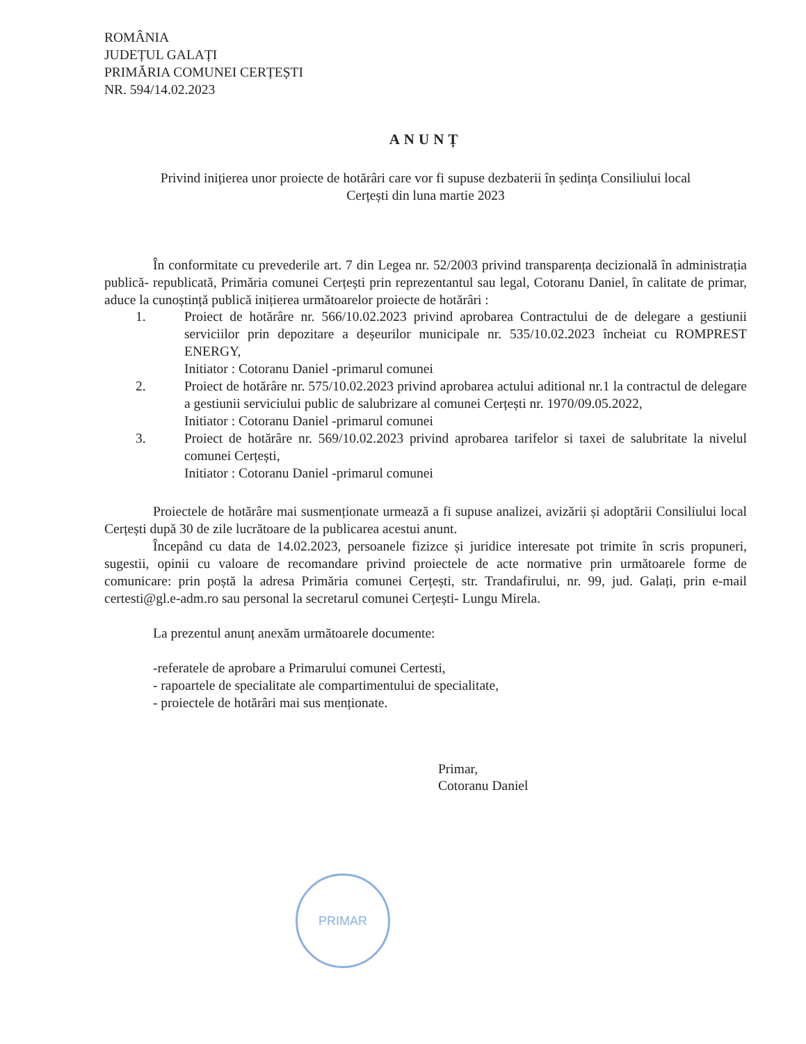ROMÂNIA
JUDEȚUL GALAȚI
PRIMĂRIA COMUNEI CERȚEȘTI
NR. 594/14.02.2023
ANUNȚ
Privind inițierea unor proiecte de hotărâri care vor fi supuse dezbaterii în ședința Consiliului local
Cerțești din luna martie 2023
În conformitate cu prevederile art. 7 din Legea nr. 52/2003 privind transparența decizională în administrația publică- republicată, Primăria comunei Cerțești prin reprezentantul sau legal, Cotoranu Daniel, în calitate de primar, aduce la cunoștință publică inițierea următoarelor proiecte de hotărâri :
1. Proiect de hotărâre nr. 566/10.02.2023 privind aprobarea Contractului de de delegare a gestiunii serviciilor prin depozitare a deșeurilor municipale nr. 535/10.02.2023 încheiat cu ROMPREST ENERGY,
Initiator : Cotoranu Daniel -primarul comunei
2. Proiect de hotărâre nr. 575/10.02.2023 privind aprobarea actului aditional nr.1 la contractul de delegare a gestiunii serviciului public de salubrizare al comunei Cerțești nr. 1970/09.05.2022,
Initiator : Cotoranu Daniel -primarul comunei
3. Proiect de hotărâre nr. 569/10.02.2023 privind aprobarea tarifelor si taxei de salubritate la nivelul comunei Cerțești,
Initiator : Cotoranu Daniel -primarul comunei
Proiectele de hotărâre mai susmenționate urmează a fi supuse analizei, avizării și adoptării Consiliului local Cerțești după 30 de zile lucrătoare de la publicarea acestui anunt.
Începând cu data de 14.02.2023, persoanele fizizce și juridice interesate pot trimite în scris propuneri, sugestii, opinii cu valoare de recomandare privind proiectele de acte normative prin următoarele forme de comunicare: prin poștă la adresa Primăria comunei Cerțești, str. Trandafirului, nr. 99, jud. Galați, prin e-mail certesti@gl.e-adm.ro sau personal la secretarul comunei Cerțești- Lungu Mirela.
La prezentul anunț anexăm următoarele documente:
-referatele de aprobare a Primarului comunei Certesti,
- rapoartele de specialitate ale compartimentului de specialitate,
- proiectele de hotărâri mai sus menționate.
Primar,
Cotoranu Daniel
PRIMAR